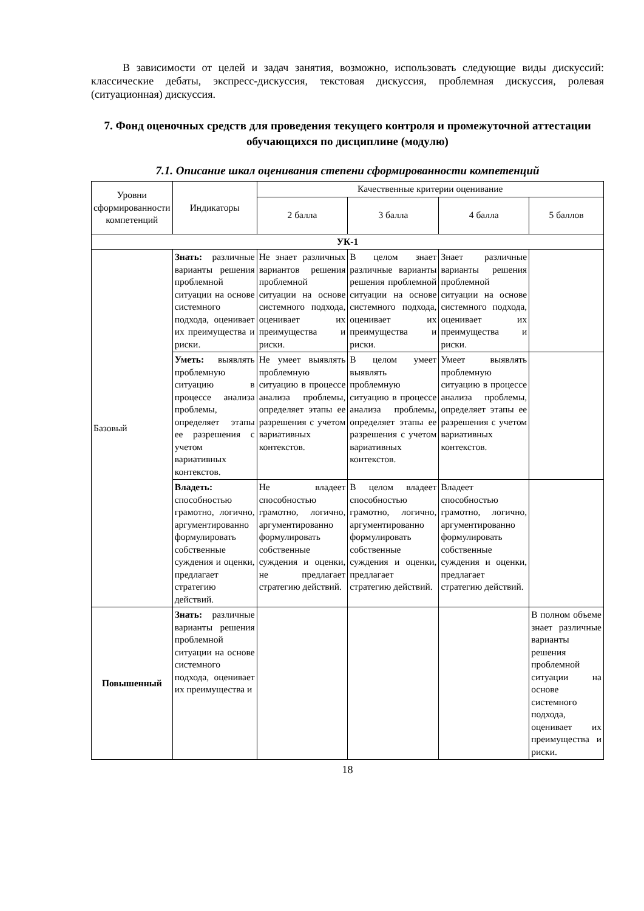В зависимости от целей и задач занятия, возможно, использовать следующие виды дискуссий: классические дебаты, экспресс-дискуссия, текстовая дискуссия, проблемная дискуссия, ролевая (ситуационная) дискуссия.
7. Фонд оценочных средств для проведения текущего контроля и промежуточной аттестации обучающихся по дисциплине (модулю)
7.1. Описание шкал оценивания степени сформированности компетенций
| Уровни сформированности компетенций | Индикаторы | Качественные критерии оценивание | | | |
| --- | --- | --- | --- | --- | --- |
| | | 2 балла | 3 балла | 4 балла | 5 баллов |
| УК-1 | | | | | |
| Базовый | Знать: различные варианты решения проблемной ситуации на основе системного подхода, оценивает их преимущества и риски. | Не знает различных вариантов решения проблемной ситуации на основе системного подхода, оценивает их преимущества и риски. | В целом знает различные варианты решения проблемной ситуации на основе системного подхода, оценивает их преимущества и риски. | Знает различные варианты решения проблемной ситуации на основе системного подхода, оценивает их преимущества и риски. | |
| | Уметь: выявлять проблемную ситуацию в процессе анализа проблемы, определяет этапы ее разрешения с учетом вариативных контекстов. | Не умеет выявлять проблемную ситуацию в процессе анализа проблемы, определяет этапы ее разрешения с учетом вариативных контекстов. | В целом умеет выявлять проблемную ситуацию в процессе анализа проблемы, определяет этапы ее разрешения с учетом вариативных контекстов. | Умеет выявлять проблемную ситуацию в процессе анализа проблемы, определяет этапы ее разрешения с учетом вариативных контекстов. | |
| | Владеть: способностью грамотно, логично, аргументированно формулировать собственные суждения и оценки, предлагает стратегию действий. | Не владеет способностью грамотно, логично, аргументированно формулировать собственные суждения и оценки, не предлагает стратегию действий. | В целом владеет способностью грамотно, логично, аргументированно формулировать собственные суждения и оценки, предлагает стратегию действий. | Владеет способностью грамотно, логично, аргументированно формулировать собственные суждения и оценки, предлагает стратегию действий. | |
| Повышенный | Знать: различные варианты решения проблемной ситуации на основе системного подхода, оценивает их преимущества и | | | | В полном объеме знает различные варианты решения проблемной ситуации на основе системного подхода, оценивает их преимущества и риски. |
18